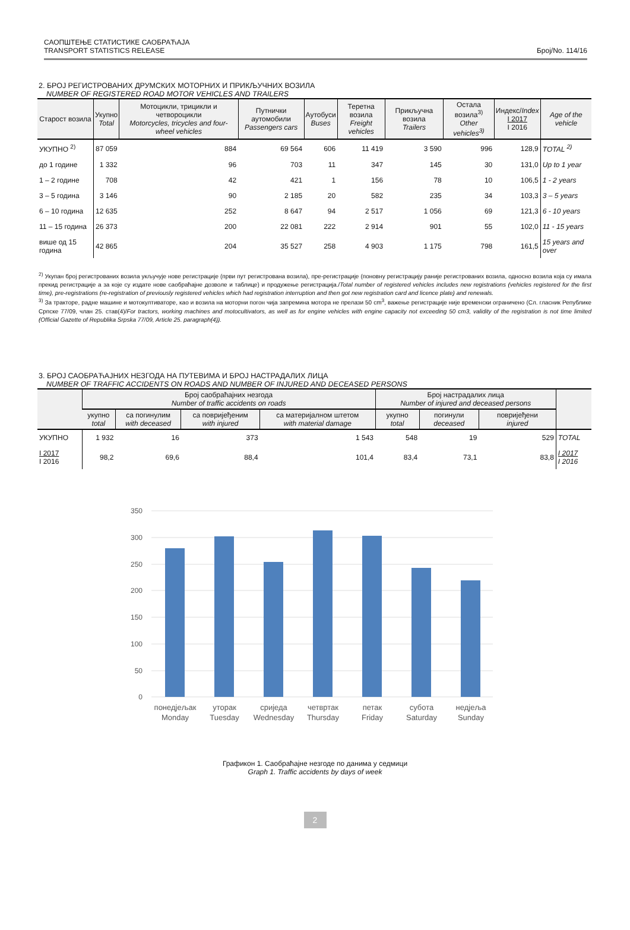САОПШТЕЊЕ СТАТИСТИКЕ САОБРАЋАЈА
TRANSPORT STATISTICS RELEASE
Број/No. 114/16
2. БРОЈ РЕГИСТРОВАНИХ ДРУМСКИХ МОТОРНИХ И ПРИКЉУЧНИХ ВОЗИЛА
NUMBER OF REGISTERED ROAD MOTOR VEHICLES AND TRAILERS
| Старост возила | Укупно Total | Мотоцикли, трицикли и четвороцикли Motorcycles, tricycles and four-wheel vehicles | Путнички аутомобили Passengers cars | Аутобуси Buses | Теретна возила Freight vehicles | Прикључна возила Trailers | Остала возила<sup>3)</sup> Other vehicles<sup>3)</sup> | Индекс/ Index I 2017 I 2016 | Age of the vehicle |
| --- | --- | --- | --- | --- | --- | --- | --- | --- | --- |
| УКУПНО <sup>2)</sup> | 87 059 | 884 | 69 564 | 606 | 11 419 | 3 590 | 996 | 128,9 | TOTAL <sup>2)</sup> |
| до 1 године | 1 332 | 96 | 703 | 11 | 347 | 145 | 30 | 131,0 | Up to 1 year |
| 1 – 2 године | 708 | 42 | 421 | 1 | 156 | 78 | 10 | 106,5 | 1 - 2 years |
| 3 – 5 година | 3 146 | 90 | 2 185 | 20 | 582 | 235 | 34 | 103,3 | 3 – 5 years |
| 6 – 10 година | 12 635 | 252 | 8 647 | 94 | 2 517 | 1 056 | 69 | 121,3 | 6 - 10 years |
| 11 – 15 година | 26 373 | 200 | 22 081 | 222 | 2 914 | 901 | 55 | 102,0 | 11 - 15 years |
| више од 15 година | 42 865 | 204 | 35 527 | 258 | 4 903 | 1 175 | 798 | 161,5 | 15 years and over |
<sup>2)</sup> Укупан број регистрованих возила укључује нове регистрације (први пут регистрована возила), пре-регистрације (поновну регистрацију раније регистрованих возила, односно возила која су имала прекид регистрације а за које су издате нове саобраћајне дозволе и таблице) и продужење регистрација./Total number of registered vehicles includes new registrations (vehicles registered for the first time), pre-registrations (re-registration of previously registered vehicles which had registration interruption and then got new registration card and licence plate) and renewals.
<sup>3)</sup> За тракторе, радне машине и мотокултиваторе, као и возила на моторни погон чија запремина мотора не прелази 50 cm<sup>3</sup>, важење регистрације није временски ограничено (Сл. гласник Републике Српске 77/09, члан 25. став(4)/For tractors, working machines and motocultivators, as well as for engine vehicles with engine capacity not exceeding 50 cm3, validity of the registration is not time limited (Official Gazette of Republika Srpska 77/09, Article 25. paragraph(4)).
3. БРОЈ САОБРАЋАЈНИХ НЕЗГОДА НА ПУТЕВИМА И БРОЈ НАСТРАДАЛИХ ЛИЦА
NUMBER OF TRAFFIC ACCIDENTS ON ROADS AND NUMBER OF INJURED AND DECEASED PERSONS
| | Број саобраћајних незгода Number of traffic accidents on roads | | | | Број настрадалих лица Number of injured and deceased persons | | | |
| --- | --- | --- | --- | --- | --- | --- | --- | --- |
| | укупно total | са погинулим with deceased | са повријеђеним with injured | са материјалном штетом with material damage | укупно total | погинули deceased | повријеђени injured | |
| УКУПНО | 1 932 | 16 | 373 | 1 543 | 548 | 19 | 529 | TOTAL |
| I 2017 I 2016 | 98,2 | 69,6 | 88,4 | 101,4 | 83,4 | 73,1 | 83,8 | I 2017 I 2016 |
350
300
250
200
150
100
50
0
понедјељак
Monday
уторак
Tuesday
сриједа
Wednesday
четвртак
Thursday
петак
Friday
субота
Saturday
недјеља
Sunday
Графикон 1. Саобраћајне незгоде по данима у седмици
Graph 1. Traffic accidents by days of week
2